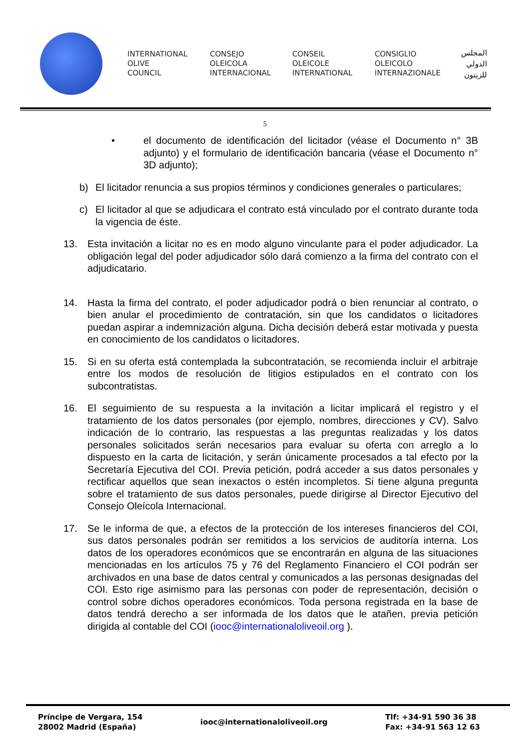INTERNATIONAL
OLIVE
COUNCIL
CONSEJO
OLEICOLA
INTERNACIONAL
CONSEIL
OLEICOLE
INTERNATIONAL
CONSIGLIO
OLEICOLO
INTERNAZIONALE
المجلس
الدولي
للزيتون
5
• el documento de identificación del licitador (véase el Documento n° 3B adjunto) y el formulario de identificación bancaria (véase el Documento n° 3D adjunto);
b) El licitador renuncia a sus propios términos y condiciones generales o particulares;
c) El licitador al que se adjudicara el contrato está vinculado por el contrato durante toda la vigencia de éste.
13. Esta invitación a licitar no es en modo alguno vinculante para el poder adjudicador. La obligación legal del poder adjudicador sólo dará comienzo a la firma del contrato con el adjudicatario.
14. Hasta la firma del contrato, el poder adjudicador podrá o bien renunciar al contrato, o bien anular el procedimiento de contratación, sin que los candidatos o licitadores puedan aspirar a indemnización alguna. Dicha decisión deberá estar motivada y puesta en conocimiento de los candidatos o licitadores.
15. Si en su oferta está contemplada la subcontratación, se recomienda incluir el arbitraje entre los modos de resolución de litigios estipulados en el contrato con los subcontratistas.
16. El seguimiento de su respuesta a la invitación a licitar implicará el registro y el tratamiento de los datos personales (por ejemplo, nombres, direcciones y CV). Salvo indicación de lo contrario, las respuestas a las preguntas realizadas y los datos personales solicitados serán necesarios para evaluar su oferta con arreglo a lo dispuesto en la carta de licitación, y serán únicamente procesados a tal efecto por la Secretaría Ejecutiva del COI. Previa petición, podrá acceder a sus datos personales y rectificar aquellos que sean inexactos o estén incompletos. Si tiene alguna pregunta sobre el tratamiento de sus datos personales, puede dirigirse al Director Ejecutivo del Consejo Oleícola Internacional.
17. Se le informa de que, a efectos de la protección de los intereses financieros del COI, sus datos personales podrán ser remitidos a los servicios de auditoría interna. Los datos de los operadores económicos que se encontrarán en alguna de las situaciones mencionadas en los artículos 75 y 76 del Reglamento Financiero el COI podrán ser archivados en una base de datos central y comunicados a las personas designadas del COI. Esto rige asimismo para las personas con poder de representación, decisión o control sobre dichos operadores económicos. Toda persona registrada en la base de datos tendrá derecho a ser informada de los datos que le atañen, previa petición dirigida al contable del COI (iooc@internationaloliveoil.org ).
Príncipe de Vergara, 154
28002 Madrid (España)
iooc@internationaloliveoil.org
Tlf: +34-91 590 36 38
Fax: +34-91 563 12 63